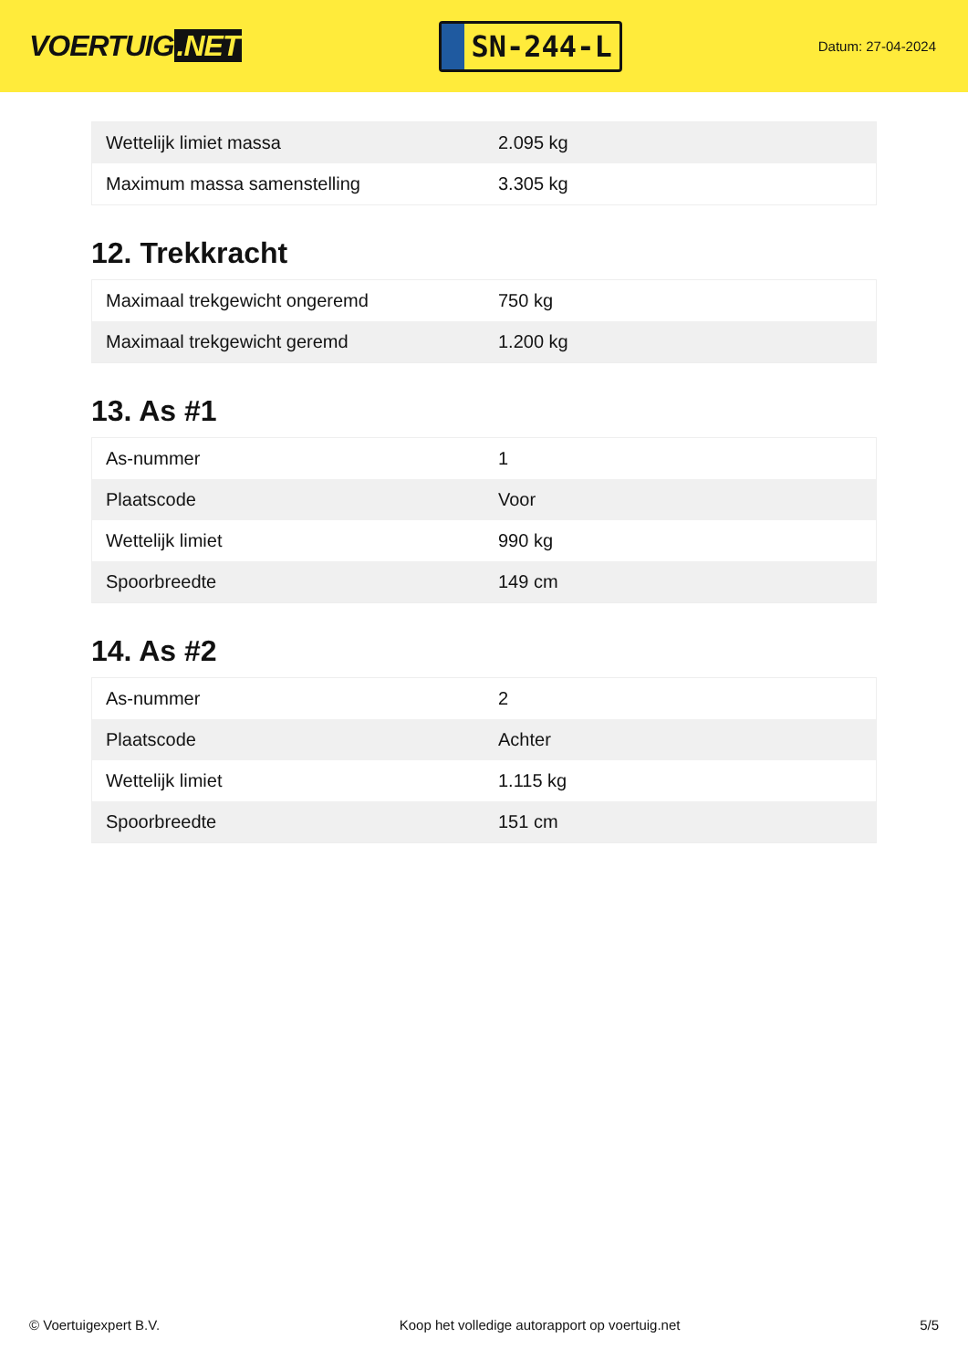VOERTUIG.NET
SN-244-L
Datum: 27-04-2024
| Wettelijk limiet massa | 2.095 kg |
| Maximum massa samenstelling | 3.305 kg |
12. Trekkracht
| Maximaal trekgewicht ongeremd | 750 kg |
| Maximaal trekgewicht geremd | 1.200 kg |
13. As #1
| As-nummer | 1 |
| Plaatscode | Voor |
| Wettelijk limiet | 990 kg |
| Spoorbreedte | 149 cm |
14. As #2
| As-nummer | 2 |
| Plaatscode | Achter |
| Wettelijk limiet | 1.115 kg |
| Spoorbreedte | 151 cm |
© Voertuigexpert B.V. Koop het volledige autorapport op voertuig.net 5/5